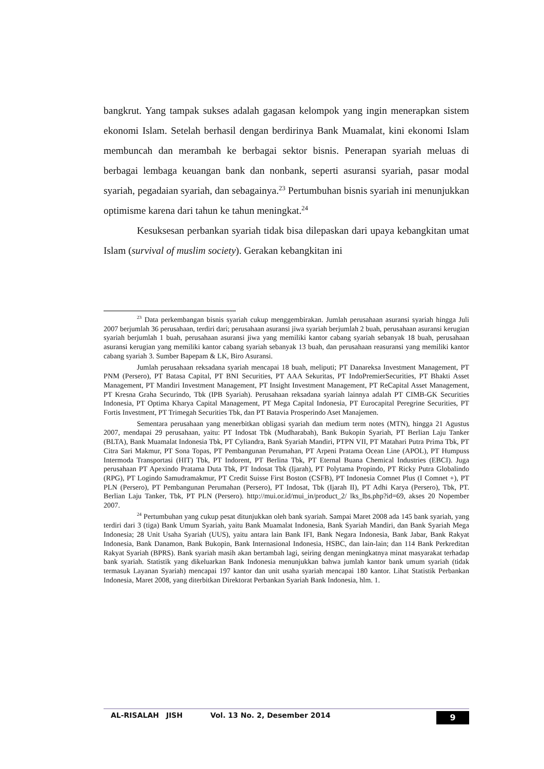bangkrut. Yang tampak sukses adalah gagasan kelompok yang ingin menerapkan sistem ekonomi Islam. Setelah berhasil dengan berdirinya Bank Muamalat, kini ekonomi Islam membuncah dan merambah ke berbagai sektor bisnis. Penerapan syariah meluas di berbagai lembaga keuangan bank dan nonbank, seperti asuransi syariah, pasar modal syariah, pegadaian syariah, dan sebagainya.<sup>23</sup> Pertumbuhan bisnis syariah ini menunjukkan optimisme karena dari tahun ke tahun meningkat.<sup>24</sup>
Kesuksesan perbankan syariah tidak bisa dilepaskan dari upaya kebangkitan umat Islam (survival of muslim society). Gerakan kebangkitan ini
<sup>23</sup> Data perkembangan bisnis syariah cukup menggembirakan. Jumlah perusahaan asuransi syariah hingga Juli 2007 berjumlah 36 perusahaan, terdiri dari; perusahaan asuransi jiwa syariah berjumlah 2 buah, perusahaan asuransi kerugian syariah berjumlah 1 buah, perusahaan asuransi jiwa yang memiliki kantor cabang syariah sebanyak 18 buah, perusahaan asuransi kerugian yang memiliki kantor cabang syariah sebanyak 13 buah, dan perusahaan reasuransi yang memiliki kantor cabang syariah 3. Sumber Bapepam & LK, Biro Asuransi.
Jumlah perusahaan reksadana syariah mencapai 18 buah, meliputi; PT Danareksa Investment Management, PT PNM (Persero), PT Batasa Capital, PT BNI Securities, PT AAA Sekuritas, PT IndoPremierSecurities, PT Bhakti Asset Management, PT Mandiri Investment Management, PT Insight Investment Management, PT ReCapital Asset Management, PT Kresna Graha Securindo, Tbk (IPB Syariah). Perusahaan reksadana syariah lainnya adalah PT CIMB-GK Securities Indonesia, PT Optima Kharya Capital Management, PT Mega Capital Indonesia, PT Eurocapital Peregrine Securities, PT Fortis Investment, PT Trimegah Securities Tbk, dan PT Batavia Prosperindo Aset Manajemen.
Sementara perusahaan yang menerbitkan obligasi syariah dan medium term notes (MTN), hingga 21 Agustus 2007, mendapai 29 perusahaan, yaitu: PT Indosat Tbk (Mudharabah), Bank Bukopin Syariah, PT Berlian Laju Tanker (BLTA), Bank Muamalat Indonesia Tbk, PT Cyliandra, Bank Syariah Mandiri, PTPN VII, PT Matahari Putra Prima Tbk, PT Citra Sari Makmur, PT Sona Topas, PT Pembangunan Perumahan, PT Arpeni Pratama Ocean Line (APOL), PT Humpuss Intermoda Transportasi (HIT) Tbk, PT Indorent, PT Berlina Tbk, PT Eternal Buana Chemical Industries (EBCI). Juga perusahaan PT Apexindo Pratama Duta Tbk, PT Indosat Tbk (Ijarah), PT Polytama Propindo, PT Ricky Putra Globalindo (RPG), PT Logindo Samudramakmur, PT Credit Suisse First Boston (CSFB), PT Indonesia Comnet Plus (I Comnet +), PT PLN (Persero), PT Pembangunan Perumahan (Persero), PT Indosat, Tbk (Ijarah II), PT Adhi Karya (Persero), Tbk, PT. Berlian Laju Tanker, Tbk, PT PLN (Persero). http://mui.or.id/mui_in/product_2/ lks_lbs.php?id=69, akses 20 Nopember 2007.
<sup>24</sup> Pertumbuhan yang cukup pesat ditunjukkan oleh bank syariah. Sampai Maret 2008 ada 145 bank syariah, yang terdiri dari 3 (tiga) Bank Umum Syariah, yaitu Bank Muamalat Indonesia, Bank Syariah Mandiri, dan Bank Syariah Mega Indonesia; 28 Unit Usaha Syariah (UUS), yaitu antara lain Bank IFI, Bank Negara Indonesia, Bank Jabar, Bank Rakyat Indonesia, Bank Danamon, Bank Bukopin, Bank Internasional Indonesia, HSBC, dan lain-lain; dan 114 Bank Perkreditan Rakyat Syariah (BPRS). Bank syariah masih akan bertambah lagi, seiring dengan meningkatnya minat masyarakat terhadap bank syariah. Statistik yang dikeluarkan Bank Indonesia menunjukkan bahwa jumlah kantor bank umum syariah (tidak termasuk Layanan Syariah) mencapai 197 kantor dan unit usaha syariah mencapai 180 kantor. Lihat Statistik Perbankan Indonesia, Maret 2008, yang diterbitkan Direktorat Perbankan Syariah Bank Indonesia, hlm. 1.
AL-RISALAH JISH Vol. 13 No. 2, Desember 2014 9